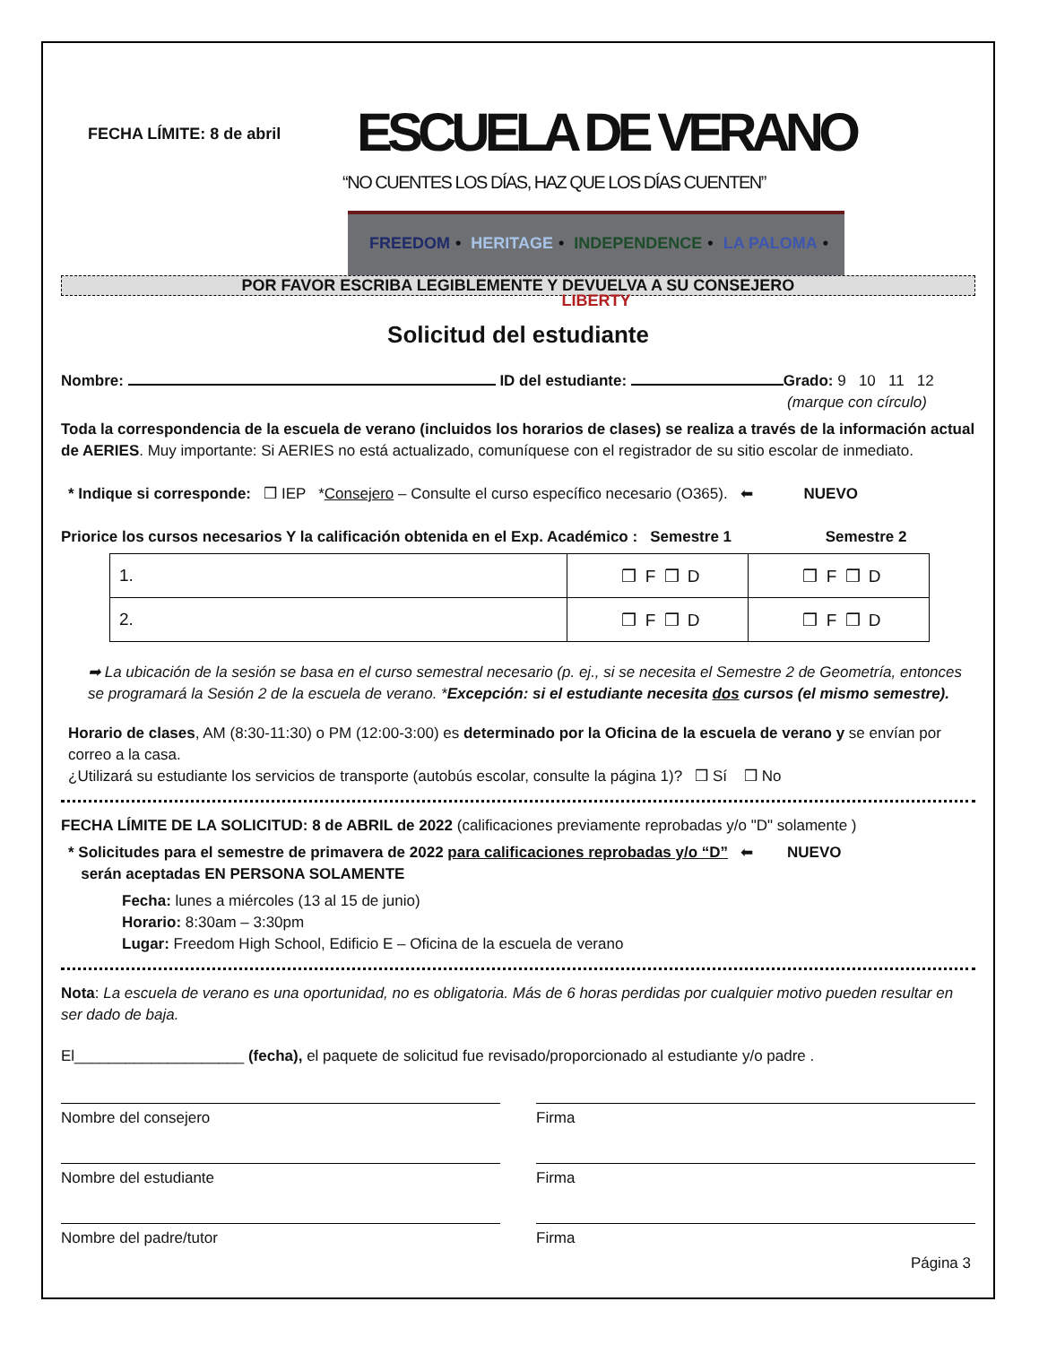FECHA LÍMITE: 8 de abril
ESCUELA DE VERANO
“NO CUENTES LOS DÍAS, HAZ QUE LOS DÍAS CUENTEN”
FREEDOM • HERITAGE • INDEPENDENCE • LA PALOMA • LIBERTY
POR FAVOR ESCRIBA LEGIBLEMENTE Y DEVUELVA A SU CONSEJERO
Solicitud del estudiante
Nombre: ID del estudiante: Grado: 9 10 11 12
(marque con círculo)
Toda la correspondencia de la escuela de verano (incluidos los horarios de clases) se realiza a través de la información actual de AERIES. Muy importante: Si AERIES no está actualizado, comuníquese con el registrador de su sitio escolar de inmediato.
* Indique si corresponde: ❒ IEP *Consejero – Consulte el curso específico necesario (O365). ⬅ NUEVO
Priorice los cursos necesarios Y la calificación obtenida en el Exp. Académico : Semestre 1 Semestre 2
| 1. | ❒ F ❒ D | ❒ F ❒ D |
| 2. | ❒ F ❒ D | ❒ F ❒ D |
➡ La ubicación de la sesión se basa en el curso semestral necesario (p. ej., si se necesita el Semestre 2 de Geometría, entonces se programará la Sesión 2 de la escuela de verano. *Excepción: si el estudiante necesita dos cursos (el mismo semestre).
Horario de clases, AM (8:30-11:30) o PM (12:00-3:00) es determinado por la Oficina de la escuela de verano y se envían por correo a la casa.
¿Utilizará su estudiante los servicios de transporte (autobús escolar, consulte la página 1)? ❒ Sí ❒ No
FECHA LÍMITE DE LA SOLICITUD: 8 de ABRIL de 2022 (calificaciones previamente reprobadas y/o "D" solamente )
* Solicitudes para el semestre de primavera de 2022 para calificaciones reprobadas y/o “D” ⬅ NUEVO
serán aceptadas EN PERSONA SOLAMENTE
Fecha: lunes a miércoles (13 al 15 de junio)
Horario: 8:30am – 3:30pm
Lugar: Freedom High School, Edificio E – Oficina de la escuela de verano
Nota: La escuela de verano es una oportunidad, no es obligatoria. Más de 6 horas perdidas por cualquier motivo pueden resultar en ser dado de baja.
El____________________ (fecha), el paquete de solicitud fue revisado/proporcionado al estudiante y/o padre .
Nombre del consejero Firma
Nombre del estudiante Firma
Nombre del padre/tutor Firma
Página 3